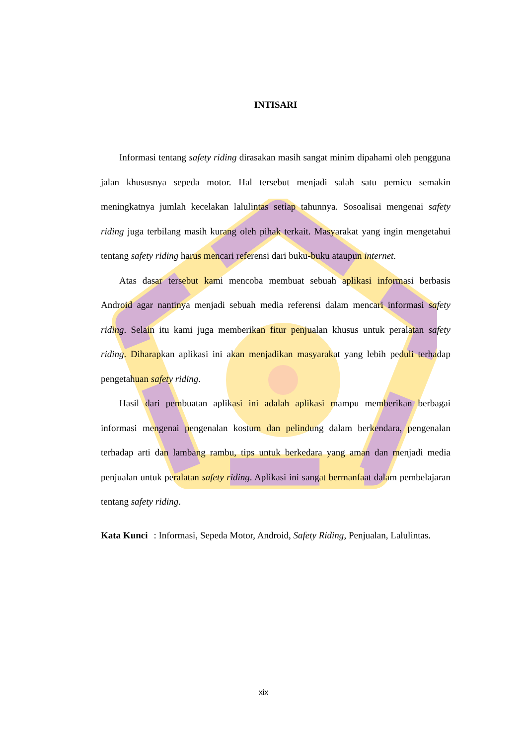INTISARI
Informasi tentang safety riding dirasakan masih sangat minim dipahami oleh pengguna jalan khususnya sepeda motor. Hal tersebut menjadi salah satu pemicu semakin meningkatnya jumlah kecelakan lalulintas setiap tahunnya. Sosoalisai mengenai safety riding juga terbilang masih kurang oleh pihak terkait. Masyarakat yang ingin mengetahui tentang safety riding harus mencari referensi dari buku-buku ataupun internet.
Atas dasar tersebut kami mencoba membuat sebuah aplikasi informasi berbasis Android agar nantinya menjadi sebuah media referensi dalam mencari informasi safety riding. Selain itu kami juga memberikan fitur penjualan khusus untuk peralatan safety riding. Diharapkan aplikasi ini akan menjadikan masyarakat yang lebih peduli terhadap pengetahuan safety riding.
Hasil dari pembuatan aplikasi ini adalah aplikasi mampu memberikan berbagai informasi mengenai pengenalan kostum dan pelindung dalam berkendara, pengenalan terhadap arti dan lambang rambu, tips untuk berkedara yang aman dan menjadi media penjualan untuk peralatan safety riding. Aplikasi ini sangat bermanfaat dalam pembelajaran tentang safety riding.
Kata Kunci: Informasi, Sepeda Motor, Android, Safety Riding, Penjualan, Lalulintas.
xix